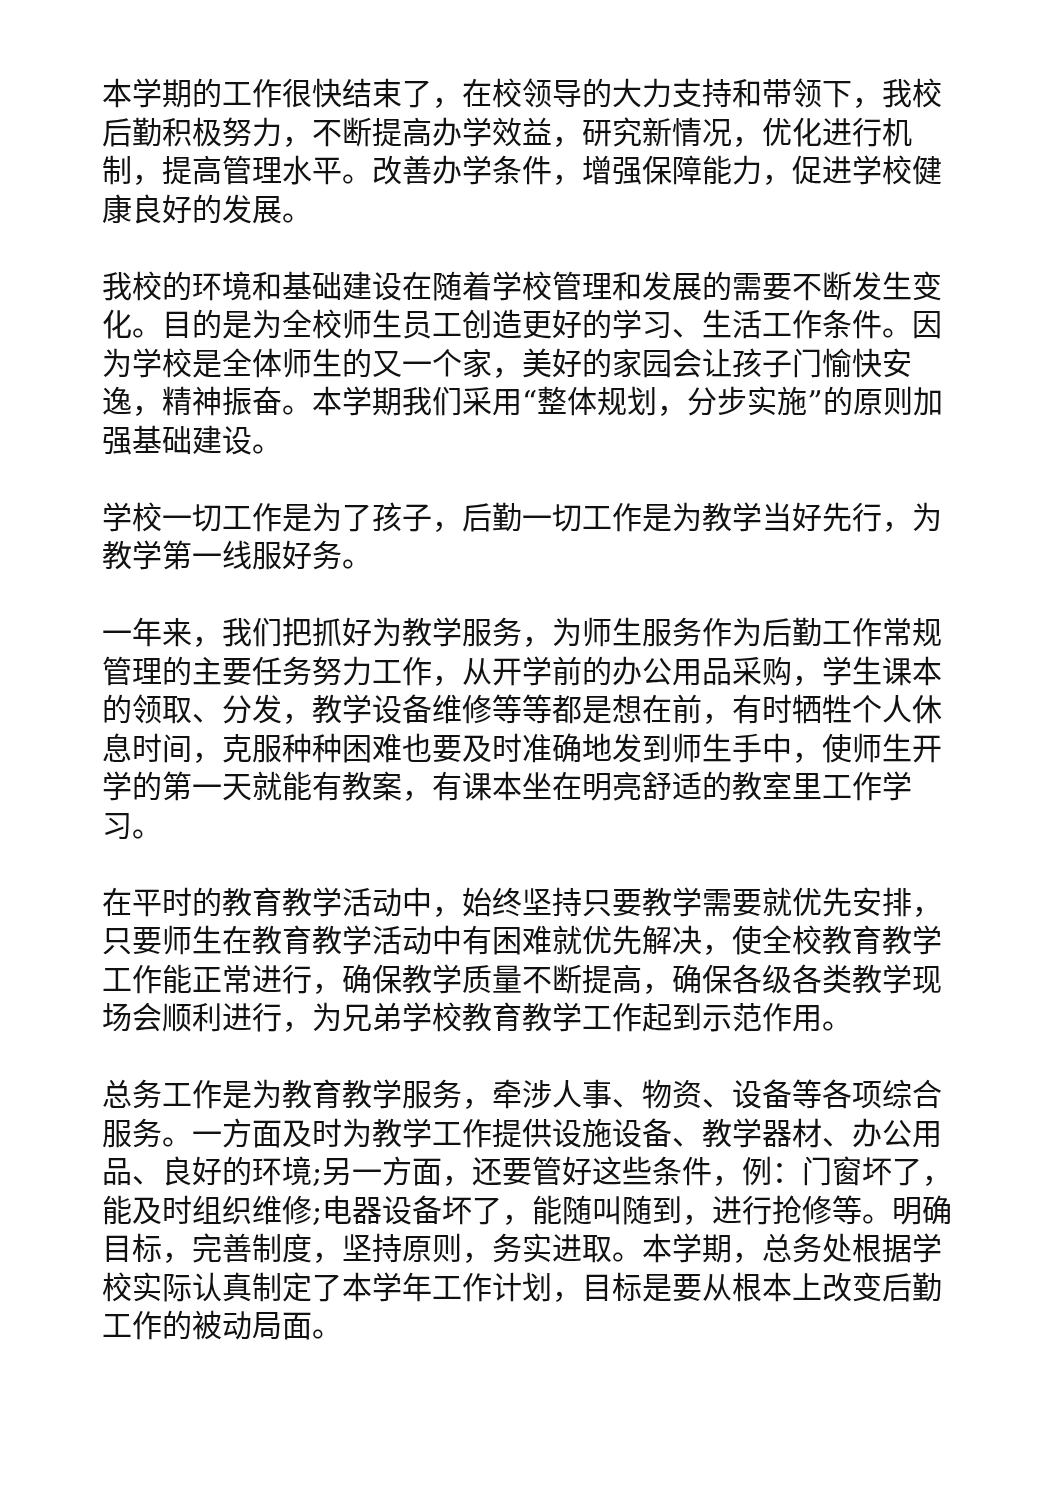本学期的工作很快结束了，在校领导的大力支持和带领下，我校后勤积极努力，不断提高办学效益，研究新情况，优化进行机制，提高管理水平。改善办学条件，增强保障能力，促进学校健康良好的发展。
我校的环境和基础建设在随着学校管理和发展的需要不断发生变化。目的是为全校师生员工创造更好的学习、生活工作条件。因为学校是全体师生的又一个家，美好的家园会让孩子门愉快安逸，精神振奋。本学期我们采用“整体规划，分步实施”的原则加强基础建设。
学校一切工作是为了孩子，后勤一切工作是为教学当好先行，为教学第一线服好务。
一年来，我们把抓好为教学服务，为师生服务作为后勤工作常规管理的主要任务努力工作，从开学前的办公用品采购，学生课本的领取、分发，教学设备维修等等都是想在前，有时牺牲个人休息时间，克服种种困难也要及时准确地发到师生手中，使师生开学的第一天就能有教案，有课本坐在明亮舒适的教室里工作学习。
在平时的教育教学活动中，始终坚持只要教学需要就优先安排，只要师生在教育教学活动中有困难就优先解决，使全校教育教学工作能正常进行，确保教学质量不断提高，确保各级各类教学现场会顺利进行，为兄弟学校教育教学工作起到示范作用。
总务工作是为教育教学服务，牵涉人事、物资、设备等各项综合服务。一方面及时为教学工作提供设施设备、教学器材、办公用品、良好的环境;另一方面，还要管好这些条件，例：门窗坏了，能及时组织维修;电器设备坏了，能随叫随到，进行抢修等。明确目标，完善制度，坚持原则，务实进取。本学期，总务处根据学校实际认真制定了本学年工作计划，目标是要从根本上改变后勤工作的被动局面。